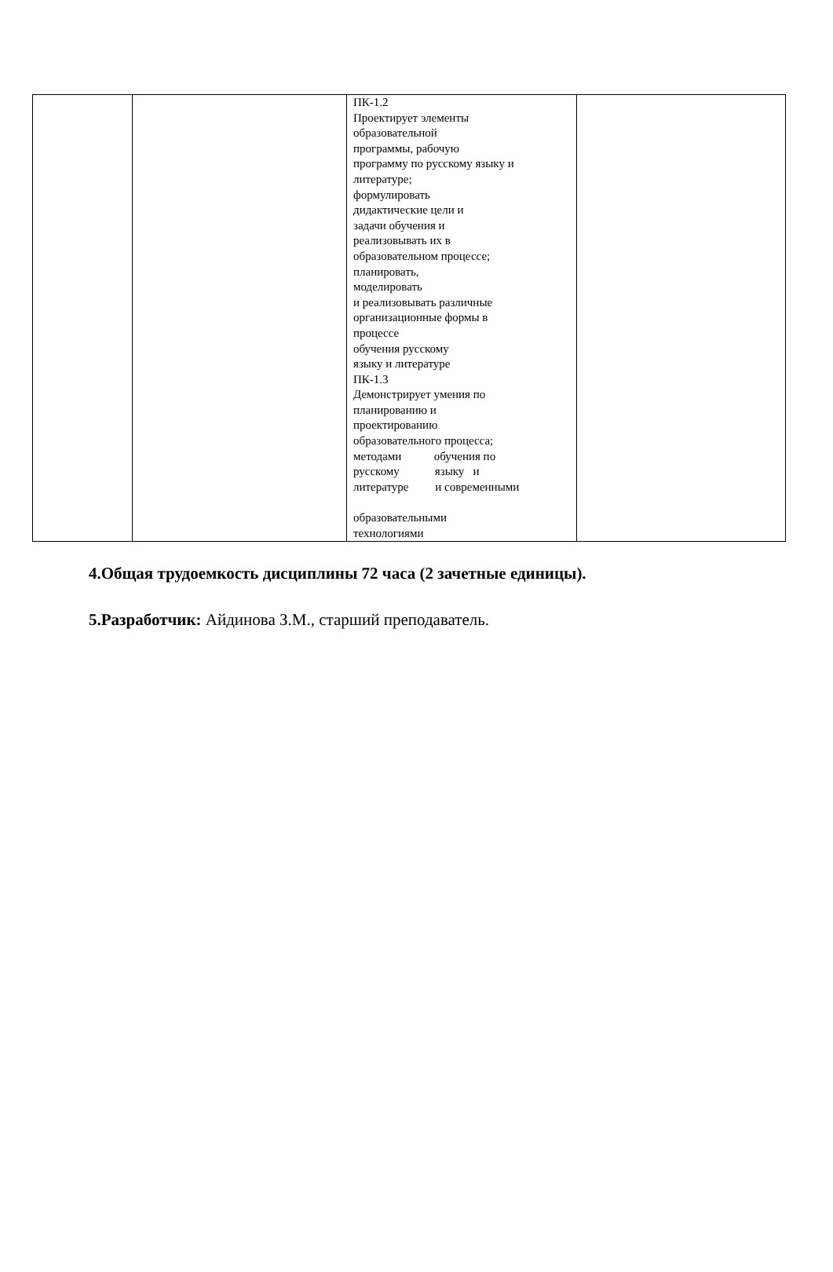| | | ПК-1.2 Проектирует элементы образовательной программы, рабочую программу по русскому языку и литературе; формулировать дидактические цели и задачи обучения и реализовывать их в образовательном процессе; планировать, моделировать и реализовывать различные организационные формы в процессе обучения русскому языку и литературе ПК-1.3 Демонстрирует умения по планированию и проектированию образовательного процесса; методами обучения по русскому языку и литературе и современными образовательными технологиями | |
4.Общая трудоемкость дисциплины 72 часа (2 зачетные единицы).
5.Разработчик: Айдинова З.М., старший преподаватель.